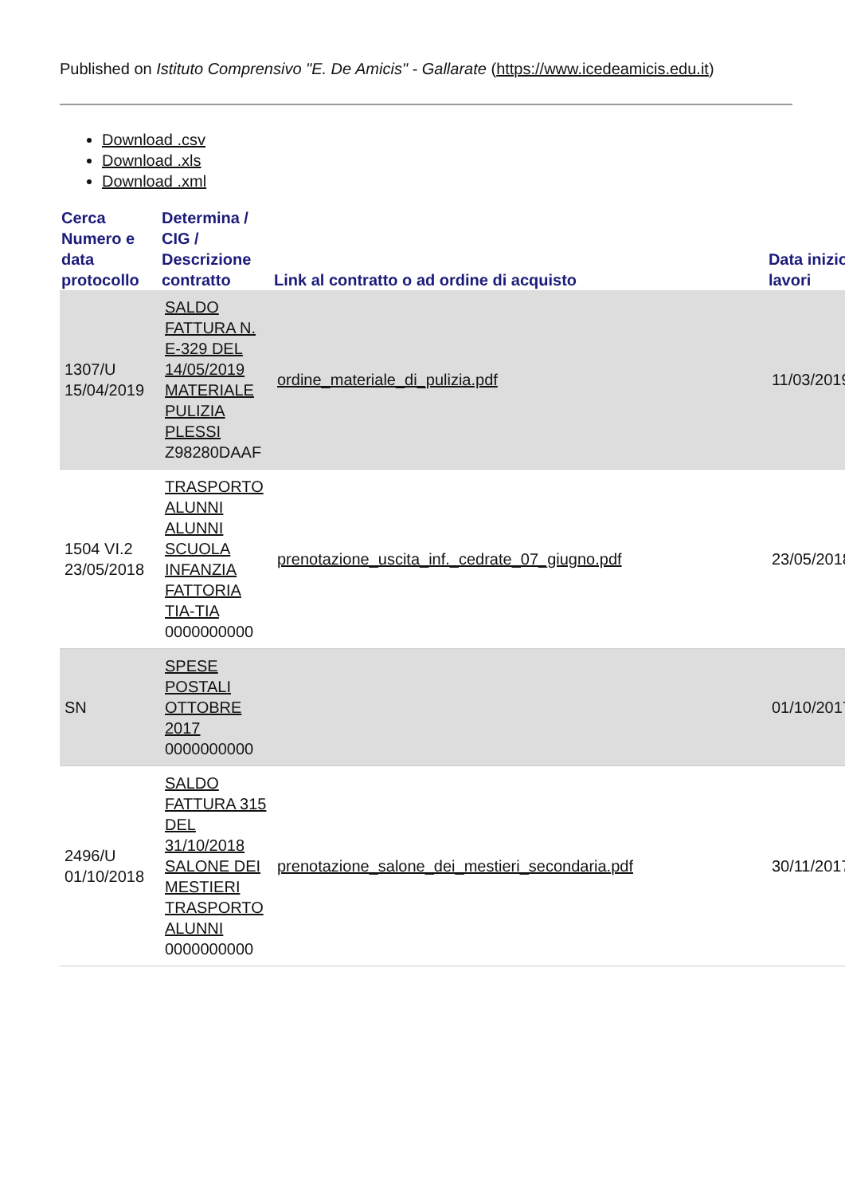Published on Istituto Comprensivo "E. De Amicis" - Gallarate (https://www.icedeamicis.edu.it)
Download .csv
Download .xls
Download .xml
| Cerca Numero e data protocollo | Determina / CIG / Descrizione contratto | Link al contratto o ad ordine di acquisto | Data inizio lavori |
| --- | --- | --- | --- |
| 1307/U 15/04/2019 | SALDO FATTURA N. E-329 DEL 14/05/2019 MATERIALE PULIZIA PLESSI Z98280DAAF | ordine_materiale_di_pulizia.pdf | 11/03/2019 |
| 1504 VI.2 23/05/2018 | TRASPORTO ALUNNI ALUNNI SCUOLA INFANZIA FATTORIA TIA-TIA 0000000000 | prenotazione_uscita_inf._cedrate_07_giugno.pdf | 23/05/2018 |
| SN | SPESE POSTALI OTTOBRE 2017 0000000000 | | 01/10/2017 |
| 2496/U 01/10/2018 | SALDO FATTURA 315 DEL 31/10/2018 SALONE DEI MESTIERI TRASPORTO ALUNNI 0000000000 | prenotazione_salone_dei_mestieri_secondaria.pdf | 30/11/2017 |